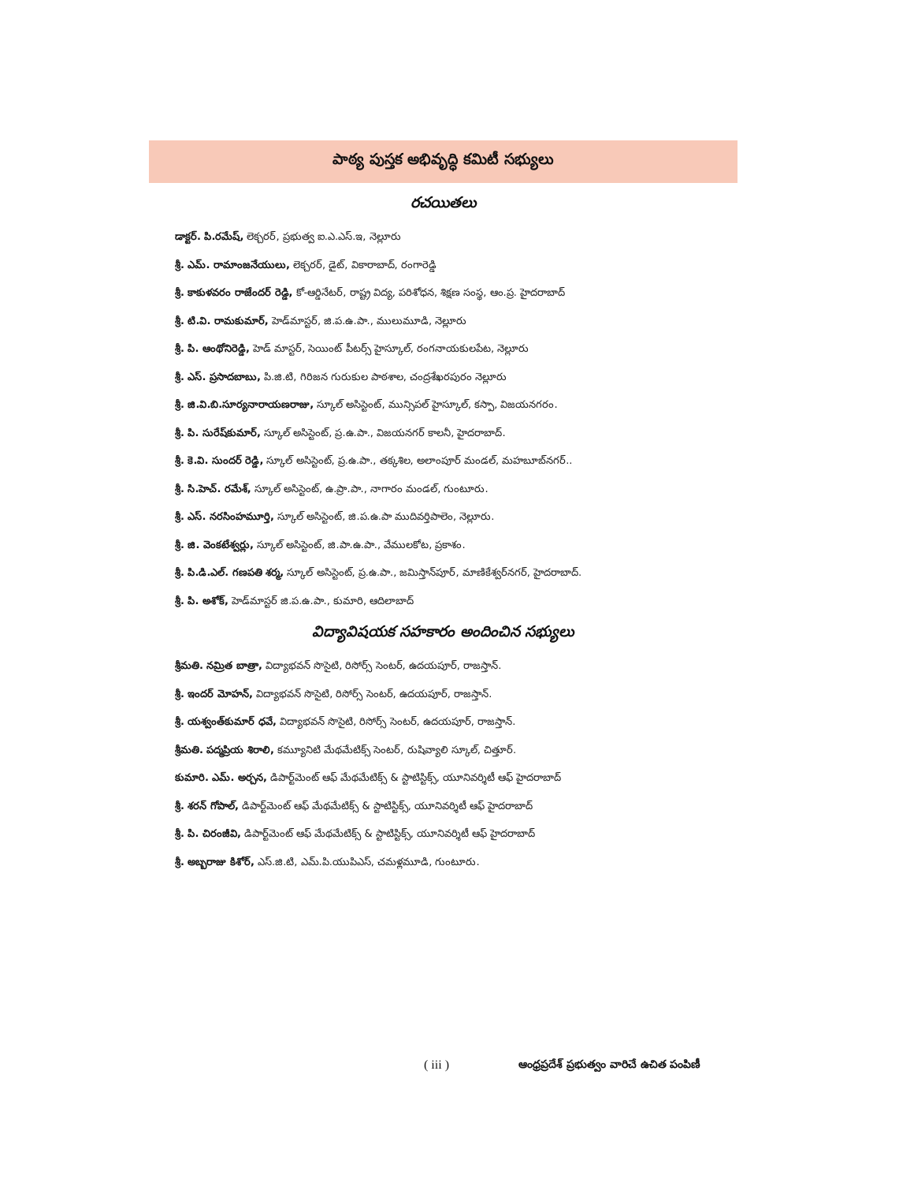పాఠ్య పుస్తక అభివృద్ధి కమిటీ సభ్యులు
రచయితలు
డాక్టర్. పి.రమేష్, లెక్చరర్, ప్రభుత్వ ఐ.ఎ.ఎస్.ఇ, నెల్లూరు
శ్రీ. ఎమ్. రామాంజనేయులు, లెక్చరర్, డైట్, వికారాబాద్, రంగారెడ్డి
శ్రీ. కాకుళవరం రాజేందర్ రెడ్డి, కో-ఆర్డినేటర్, రాష్ట్ర విద్య, పరిశోధన, శిక్షణ సంస్థ, ఆం.ప్ర. హైదరాబాద్
శ్రీ. టి.వి. రామకుమార్, హెడ్‌మాస్టర్, జి.ప.ఉ.పా., ములుమూడి, నెల్లూరు
శ్రీ. పి. ఆంథోనిరెడ్డి, హెడ్ మాస్టర్, సెయింట్ పీటర్స్ హైస్కూల్, రంగనాయకులపేట, నెల్లూరు
శ్రీ. ఎస్. ప్రసాదబాబు, పి.జి.టి, గిరిజన గురుకుల పాఠశాల, చంద్రశేఖరపురం నెల్లూరు
శ్రీ. జి.వి.బి.సూర్యనారాయణరాజు, స్కూల్ అసిస్టెంట్, మున్సిపల్ హైస్కూల్, కస్పా, విజయనగరం.
శ్రీ. పి. సురేష్‌కుమార్, స్కూల్ అసిస్టెంట్, ప్ర.ఉ.పా., విజయనగర్ కాలనీ, హైదరాబాద్.
శ్రీ. కె.వి. సుందర్ రెడ్డి, స్కూల్ అసిస్టెంట్, ప్ర.ఉ.పా., తక్కశిల, అలాంపూర్ మండల్, మహబూబ్‌నగర్..
శ్రీ. సి.హెచ్. రమేశ్, స్కూల్ అసిస్టెంట్, ఉ.ప్రా.పా., నాగారం మండల్, గుంటూరు.
శ్రీ. ఎస్. నరసింహమూర్తి, స్కూల్ అసిస్టెంట్, జి.ప.ఉ.పా ముదివర్తిపాలెం, నెల్లూరు.
శ్రీ. జి. వెంకటేశ్వర్లు, స్కూల్ అసిస్టెంట్, జి.పా.ఉ.పా., వేములకోట, ప్రకాశం.
శ్రీ. పి.డి.ఎల్. గణపతి శర్మ, స్కూల్ అసిస్టెంట్, ప్ర.ఉ.పా., జమిస్తాన్‌పూర్, మాణికేశ్వర్‌నగర్, హైదరాబాద్.
శ్రీ. పి. అశోక్, హెడ్‌మాస్టర్ జి.ప.ఉ.పా., కుమారి, ఆదిలాబాద్
విద్యావిషయక సహకారం అందించిన సభ్యులు
శ్రీమతి. నమ్రిత బాత్రా, విద్యాభవన్ సొసైటి, రిసోర్స్ సెంటర్, ఉదయపూర్, రాజస్తాన్.
శ్రీ. ఇందర్ మోహన్, విద్యాభవన్ సొసైటి, రిసోర్స్ సెంటర్, ఉదయపూర్, రాజస్తాన్.
శ్రీ. యశ్వంత్‌కుమార్ ధవే, విద్యాభవన్ సొసైటి, రిసోర్స్ సెంటర్, ఉదయపూర్, రాజస్తాన్.
శ్రీమతి. పద్మప్రియ శిరాలి, కమ్యూనిటి మేథమేటిక్స్ సెంటర్, రుషివ్యాలి స్కూల్, చిత్తూర్.
కుమారి. ఎమ్. అర్చన, డిపార్ట్‌మెంట్ ఆఫ్ మేథమేటిక్స్ & స్టాటిస్టిక్స్, యూనివర్శిటీ ఆఫ్ హైదరాబాద్
శ్రీ. శరన్ గోపాల్, డిపార్ట్‌మెంట్ ఆఫ్ మేథమేటిక్స్ & స్టాటిస్టిక్స్, యూనివర్శిటీ ఆఫ్ హైదరాబాద్
శ్రీ. పి. చిరంజీవి, డిపార్ట్‌మెంట్ ఆఫ్ మేథమేటిక్స్ & స్టాటిస్టిక్స్, యూనివర్శిటీ ఆఫ్ హైదరాబాద్
శ్రీ. అబ్బరాజు కిశోర్, ఎస్.జి.టి, ఎమ్.పి.యుపిఎస్, చమళ్లమూడి, గుంటూరు.
( iii ) ఆంధ్రప్రదేశ్ ప్రభుత్వం వారిచే ఉచిత పంపిణీ